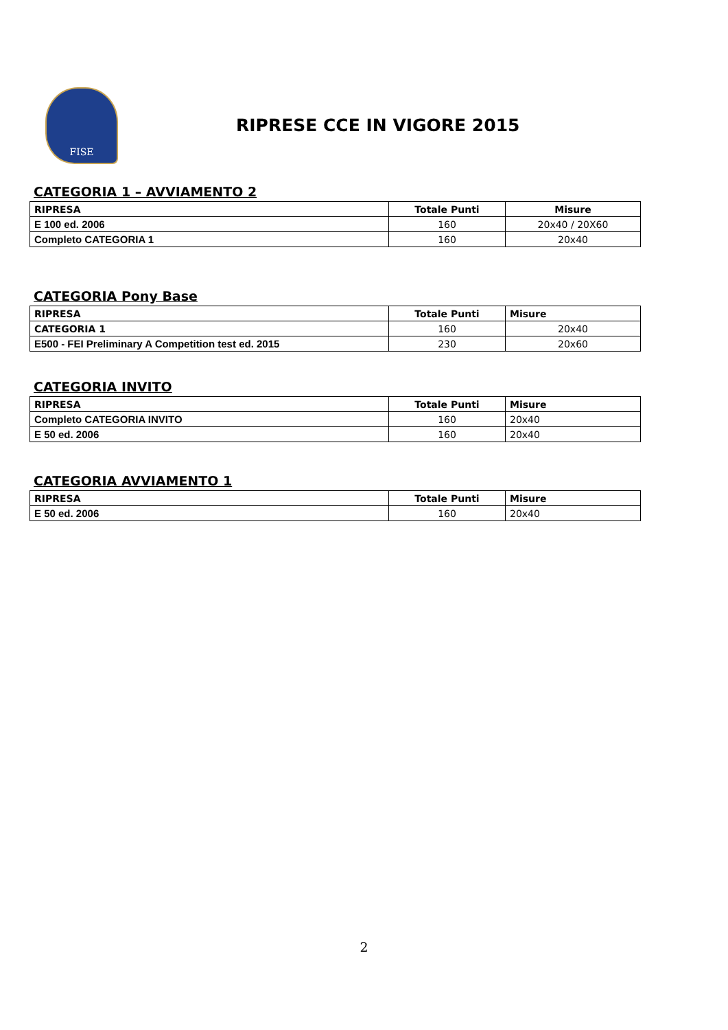FISE
RIPRESE CCE IN VIGORE 2015
CATEGORIA 1 – AVVIAMENTO 2
| RIPRESA | Totale Punti | Misure |
| --- | --- | --- |
| E 100 ed. 2006 | 160 | 20x40 / 20X60 |
| Completo CATEGORIA 1 | 160 | 20x40 |
CATEGORIA Pony Base
| RIPRESA | Totale Punti | Misure |
| --- | --- | --- |
| CATEGORIA 1 | 160 | 20x40 |
| E500 - FEI Preliminary A Competition test ed. 2015 | 230 | 20x60 |
CATEGORIA INVITO
| RIPRESA | Totale Punti | Misure |
| --- | --- | --- |
| Completo CATEGORIA INVITO | 160 | 20x40 |
| E 50 ed. 2006 | 160 | 20x40 |
CATEGORIA AVVIAMENTO 1
| RIPRESA | Totale Punti | Misure |
| --- | --- | --- |
| E 50 ed. 2006 | 160 | 20x40 |
2